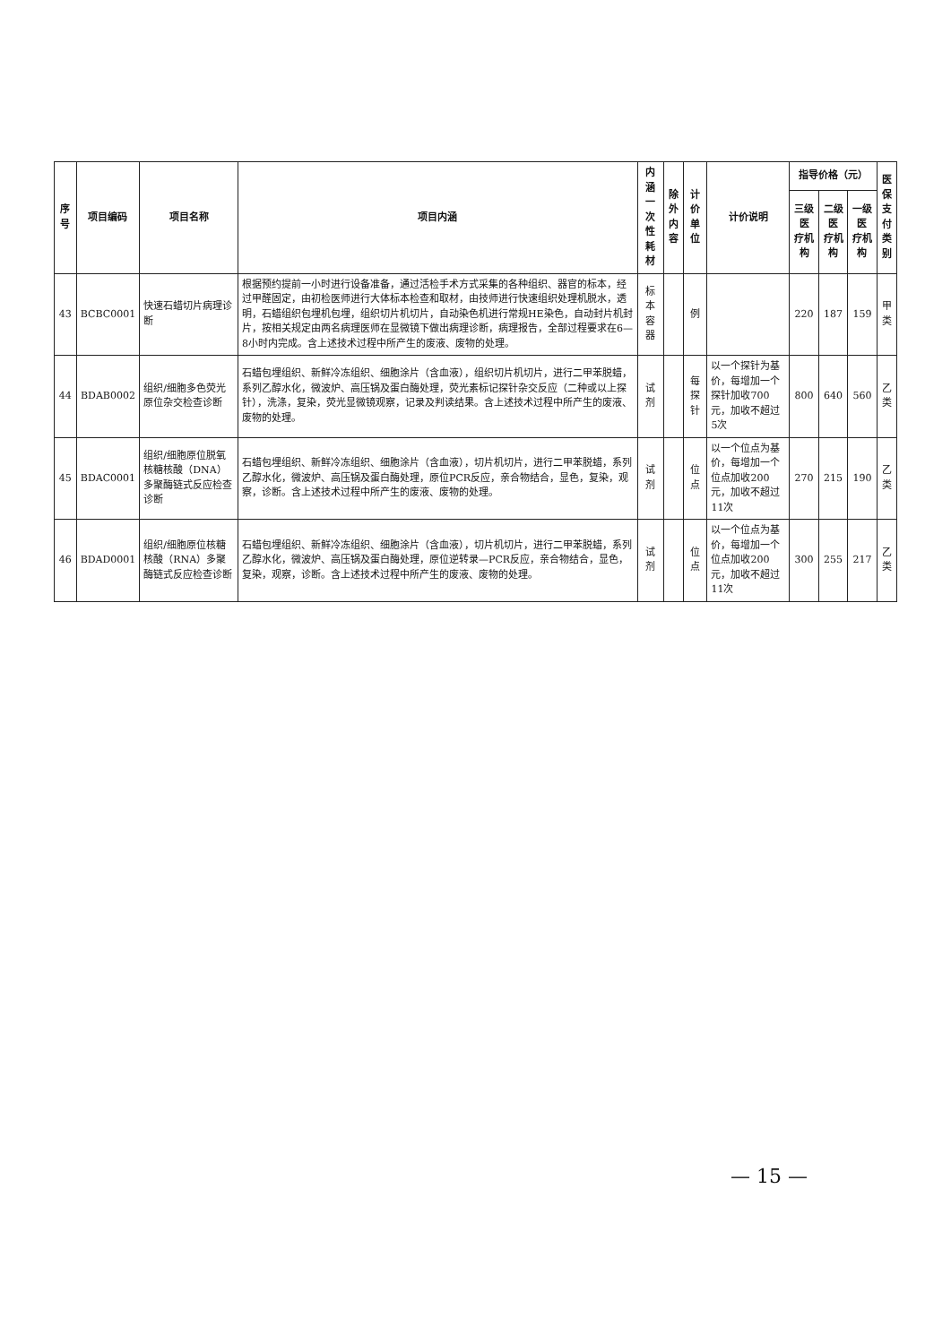| 序号 | 项目编码 | 项目名称 | 项目内涵 | 内涵 一次性耗材 | 除外 内容 | 计价单位 | 计价说明 | 指导价格（元） | | | 医保 支付 类别 |
| --- | --- | --- | --- | --- | --- | --- | --- | --- | --- | --- | --- |
| | | | | | | | | 三级医 疗机构 | 二级医 疗机构 | 一级医 疗机构 | |
| 43 | BCBC0001 | 快速石蜡切片病理诊断 | 根据预约提前一小时进行设备准备，通过活检手术方式采集的各种组织、器官的标本，经过甲醛固定，由初检医师进行大体标本检查和取材，由技师进行快速组织处理机脱水，透明，石蜡组织包埋机包埋，组织切片机切片，自动染色机进行常规HE染色，自动封片机封片，按相关规定由两名病理医师在显微镜下做出病理诊断，病理报告，全部过程要求在6—8小时内完成。含上述技术过程中所产生的废液、废物的处理。 | 标本容器 | | 例 | | 220 | 187 | 159 | 甲类 |
| 44 | BDAB0002 | 组织/细胞多色荧光原位杂交检查诊断 | 石蜡包埋组织、新鲜冷冻组织、细胞涂片（含血液），组织切片机切片，进行二甲苯脱蜡，系列乙醇水化，微波炉、高压锅及蛋白酶处理，荧光素标记探针杂交反应（二种或以上探针），洗涤，复染，荧光显微镜观察，记录及判读结果。含上述技术过程中所产生的废液、废物的处理。 | 试剂 | | 每探针 | 以一个探针为基价，每增加一个探针加收700元，加收不超过5次 | 800 | 640 | 560 | 乙类 |
| 45 | BDAC0001 | 组织/细胞原位脱氧核糖核酸（DNA）多聚酶链式反应检查诊断 | 石蜡包埋组织、新鲜冷冻组织、细胞涂片（含血液），切片机切片，进行二甲苯脱蜡，系列乙醇水化，微波炉、高压锅及蛋白酶处理，原位PCR反应，亲合物结合，显色，复染，观察，诊断。含上述技术过程中所产生的废液、废物的处理。 | 试剂 | | 位点 | 以一个位点为基价，每增加一个位点加收200元，加收不超过11次 | 270 | 215 | 190 | 乙类 |
| 46 | BDAD0001 | 组织/细胞原位核糖核酸（RNA）多聚酶链式反应检查诊断 | 石蜡包埋组织、新鲜冷冻组织、细胞涂片（含血液），切片机切片，进行二甲苯脱蜡，系列乙醇水化，微波炉、高压锅及蛋白酶处理，原位逆转录—PCR反应，亲合物结合，显色，复染，观察，诊断。含上述技术过程中所产生的废液、废物的处理。 | 试剂 | | 位点 | 以一个位点为基价，每增加一个位点加收200元，加收不超过11次 | 300 | 255 | 217 | 乙类 |
— 15 —